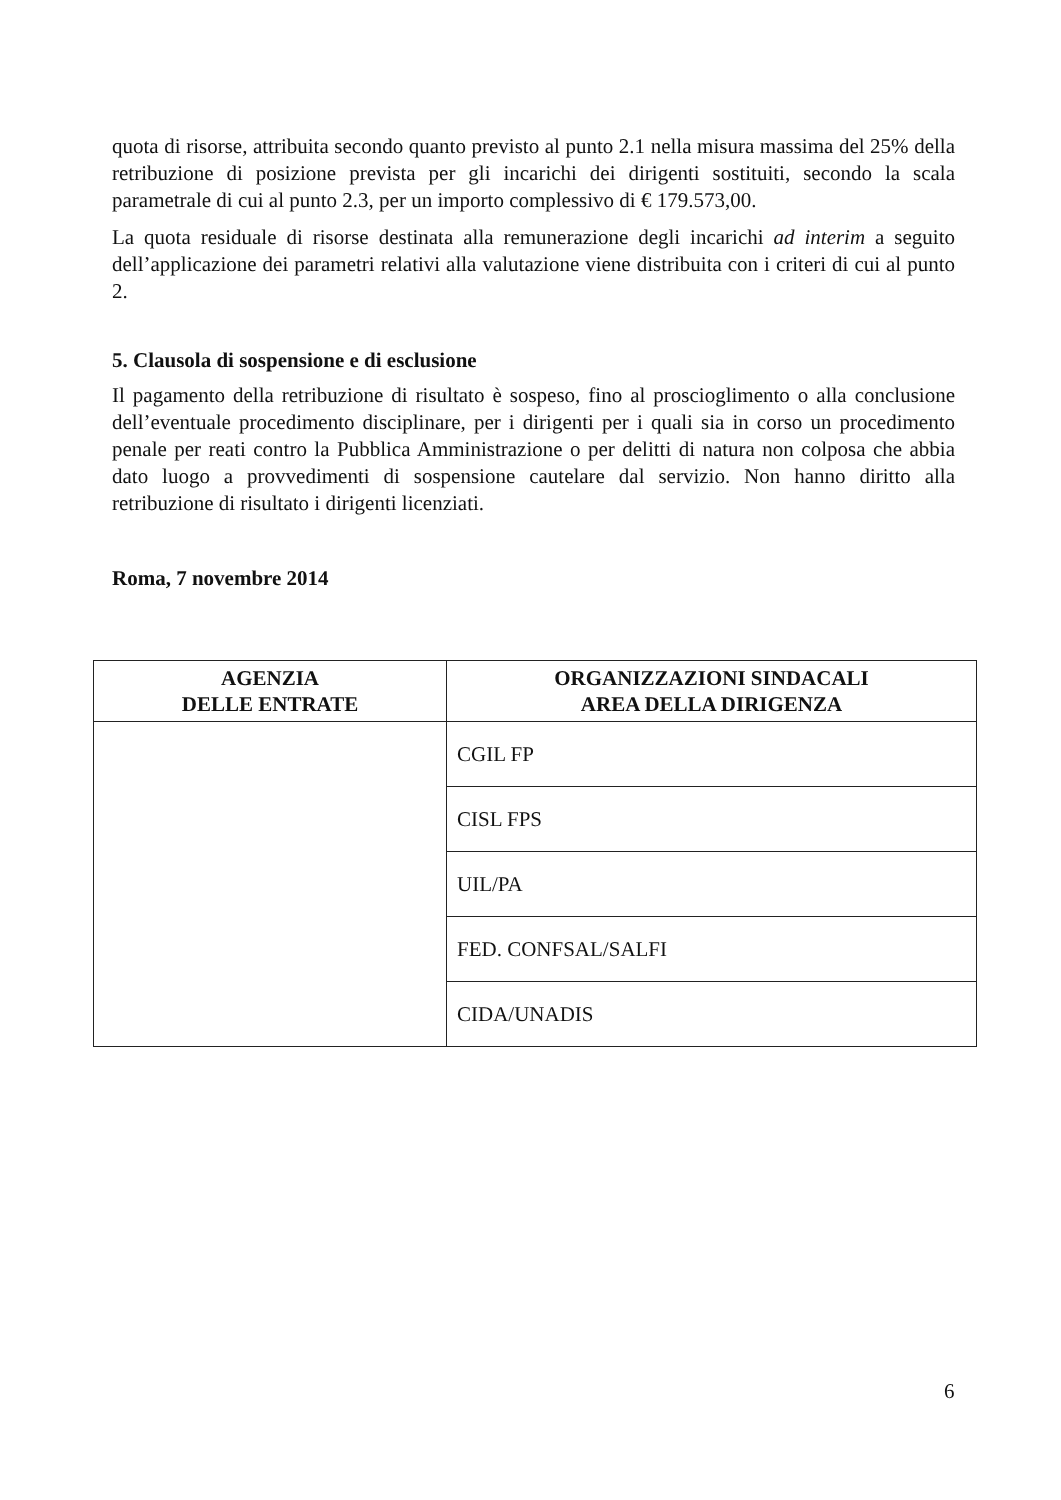quota di risorse, attribuita secondo quanto previsto al punto 2.1 nella misura massima del 25% della retribuzione di posizione prevista per gli incarichi dei dirigenti sostituiti, secondo la scala parametrale di cui al punto 2.3, per un importo complessivo di € 179.573,00.
La quota residuale di risorse destinata alla remunerazione degli incarichi ad interim a seguito dell’applicazione dei parametri relativi alla valutazione viene distribuita con i criteri di cui al punto 2.
5. Clausola di sospensione e di esclusione
Il pagamento della retribuzione di risultato è sospeso, fino al proscioglimento o alla conclusione dell’eventuale procedimento disciplinare, per i dirigenti per i quali sia in corso un procedimento penale per reati contro la Pubblica Amministrazione o per delitti di natura non colposa che abbia dato luogo a provvedimenti di sospensione cautelare dal servizio. Non hanno diritto alla retribuzione di risultato i dirigenti licenziati.
Roma, 7 novembre 2014
| AGENZIA DELLE ENTRATE | ORGANIZZAZIONI SINDACALI AREA DELLA DIRIGENZA |
| --- | --- |
| | CGIL FP |
| | CISL FPS |
| | UIL/PA |
| | FED. CONFSAL/SALFI |
| | CIDA/UNADIS |
6